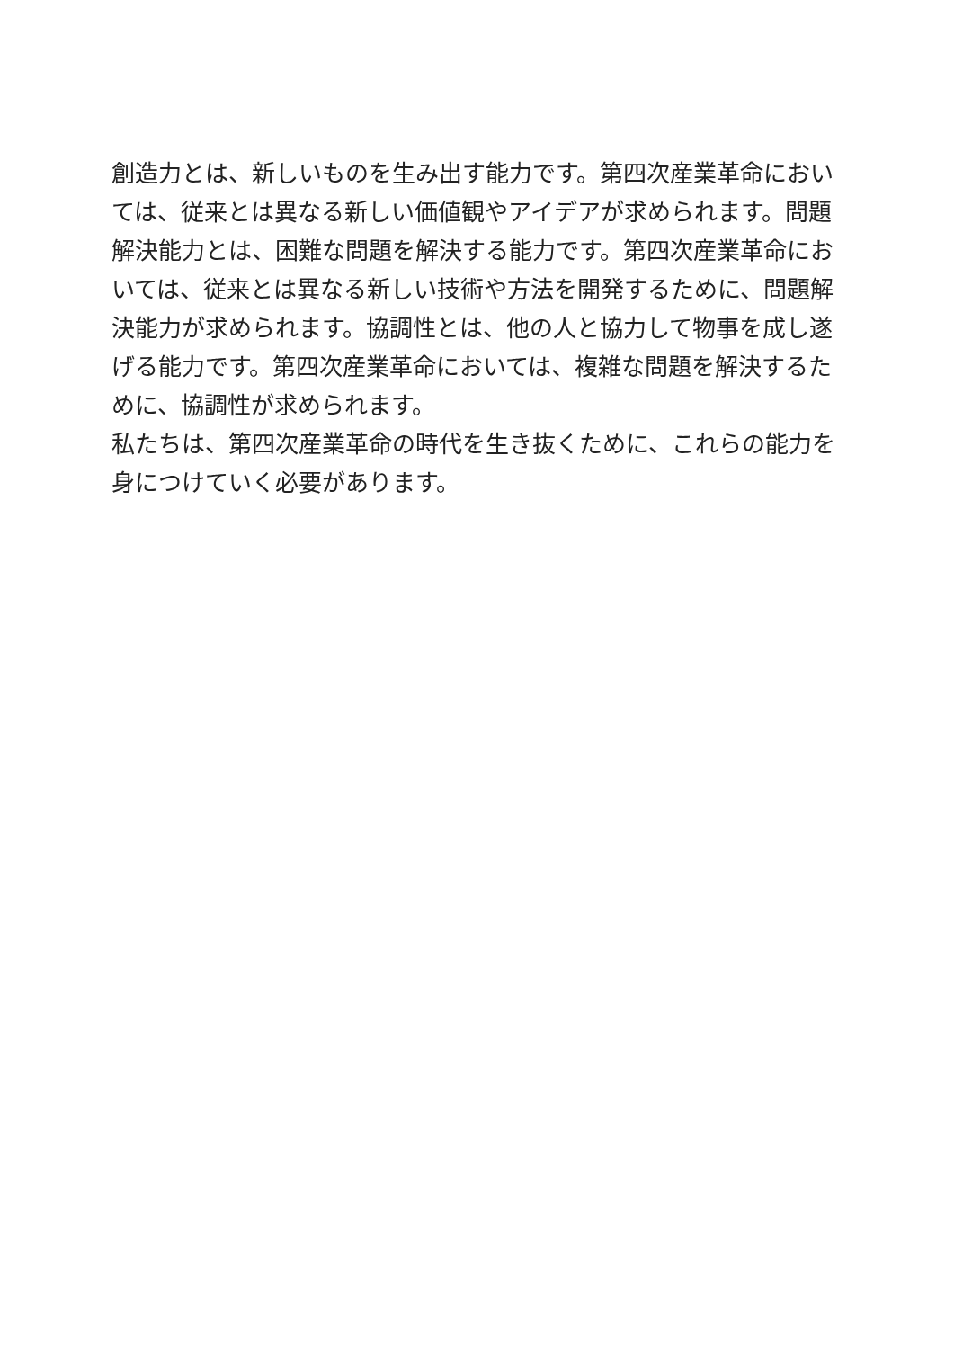創造力とは、新しいものを生み出す能力です。第四次産業革命においては、従来とは異なる新しい価値観やアイデアが求められます。問題解決能力とは、困難な問題を解決する能力です。第四次産業革命においては、従来とは異なる新しい技術や方法を開発するために、問題解決能力が求められます。協調性とは、他の人と協力して物事を成し遂げる能力です。第四次産業革命においては、複雑な問題を解決するために、協調性が求められます。
私たちは、第四次産業革命の時代を生き抜くために、これらの能力を身につけていく必要があります。